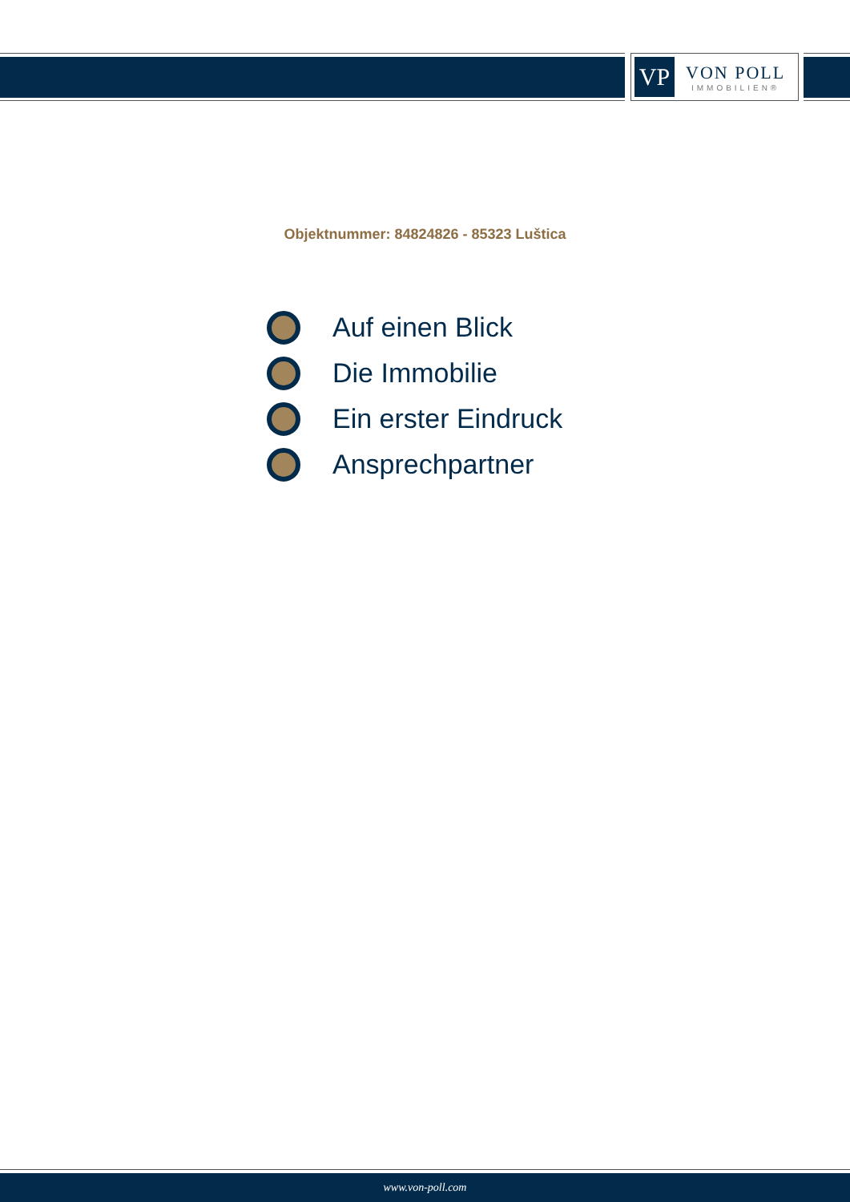VP
VON POLL
IMMOBILIEN®
Objektnummer: 84824826 - 85323 Luštica
Auf einen Blick
Die Immobilie
Ein erster Eindruck
Ansprechpartner
www.von-poll.com